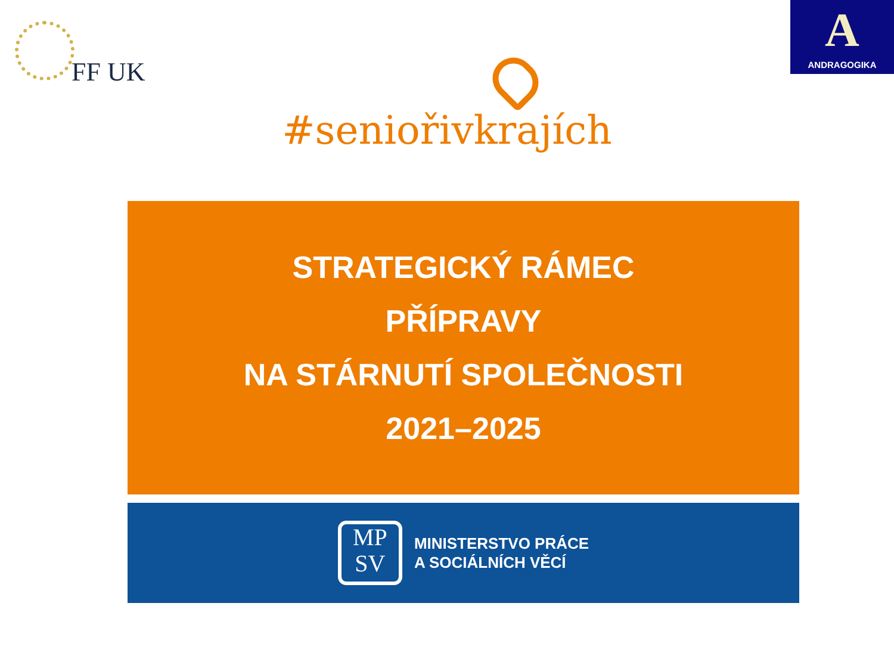FF UK
#seniořivkrajích
A
ANDRAGOGIKA
STRATEGICKÝ RÁMEC
PŘÍPRAVY
NA STÁRNUTÍ SPOLEČNOSTI
2021–2025
MP
SV
MINISTERSTVO PRÁCE
A SOCIÁLNÍCH VĚCÍ